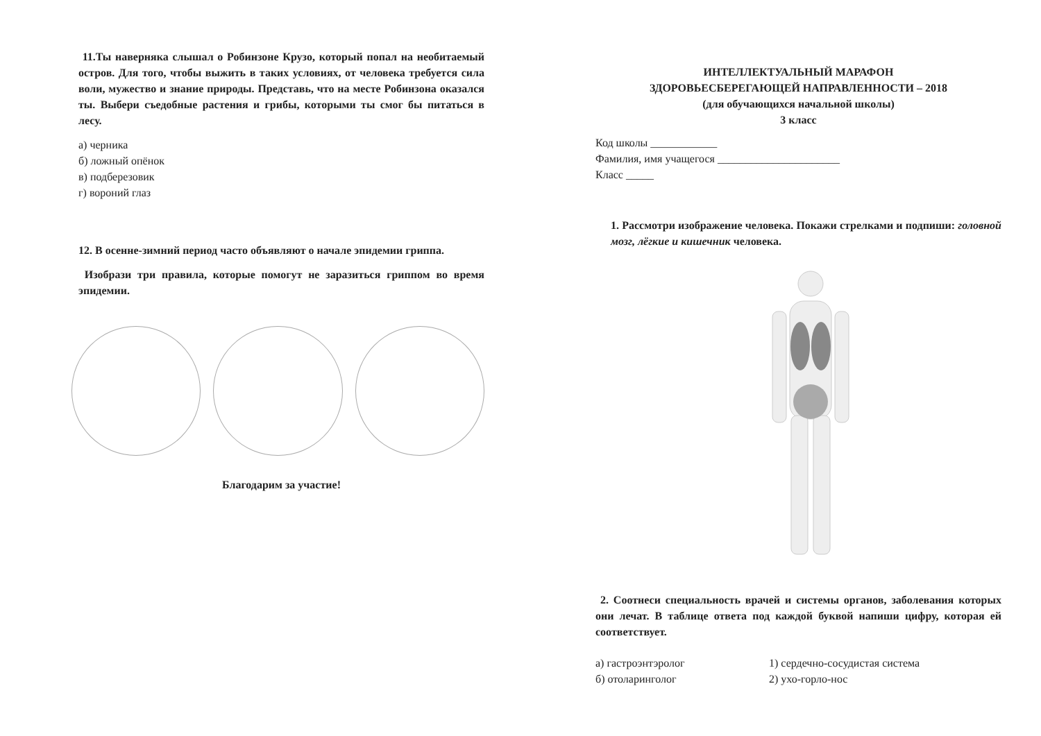11.Ты наверняка слышал о Робинзоне Крузо, который попал на необитаемый остров. Для того, чтобы выжить в таких условиях, от человека требуется сила воли, мужество и знание природы. Представь, что на месте Робинзона оказался ты. Выбери съедобные растения и грибы, которыми ты смог бы питаться в лесу.
а) черника
б) ложный опёнок
в) подберезовик
г) вороний глаз
12. В осенне-зимний период часто объявляют о начале эпидемии гриппа.
Изобрази три правила, которые помогут не заразиться гриппом во время эпидемии.
Благодарим за участие!
ИНТЕЛЛЕКТУАЛЬНЫЙ МАРАФОН
ЗДОРОВЬЕСБЕРЕГАЮЩЕЙ НАПРАВЛЕННОСТИ – 2018
(для обучающихся начальной школы)
3 класс
Код школы ____________
Фамилия, имя учащегося ______________________
Класс _____
1. Рассмотри изображение человека. Покажи стрелками и подпиши: головной мозг, лёгкие и кишечник человека.
2. Соотнеси специальность врачей и системы органов, заболевания которых они лечат. В таблице ответа под каждой буквой напиши цифру, которая ей соответствует.
а) гастроэнтэролог 1) сердечно-сосудистая система
б) отоларинголог 2) ухо-горло-нос